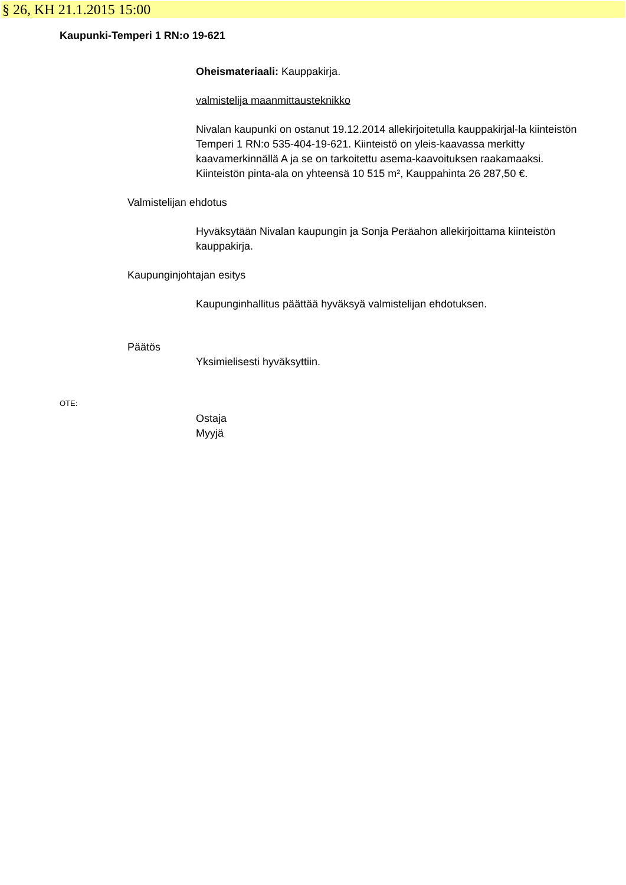§ 26, KH 21.1.2015 15:00
Kaupunki-Temperi 1 RN:o 19-621
Oheismateriaali: Kauppakirja.
valmistelija maanmittausteknikko
Nivalan kaupunki on ostanut 19.12.2014 allekirjoitetulla kauppakirjal-la kiinteistön Temperi 1 RN:o 535-404-19-621. Kiinteistö on yleis-kaavassa merkitty kaavamerkinnällä A ja se on tarkoitettu asema-kaavoituksen raakamaaksi. Kiinteistön pinta-ala on yhteensä 10 515 m², Kauppahinta 26 287,50 €.
Valmistelijan ehdotus
Hyväksytään Nivalan kaupungin ja Sonja Peräahon allekirjoittama kiinteistön kauppakirja.
Kaupunginjohtajan esitys
Kaupunginhallitus päättää hyväksyä valmistelijan ehdotuksen.
Päätös
Yksimielisesti hyväksyttiin.
OTE:
Ostaja
Myyjä